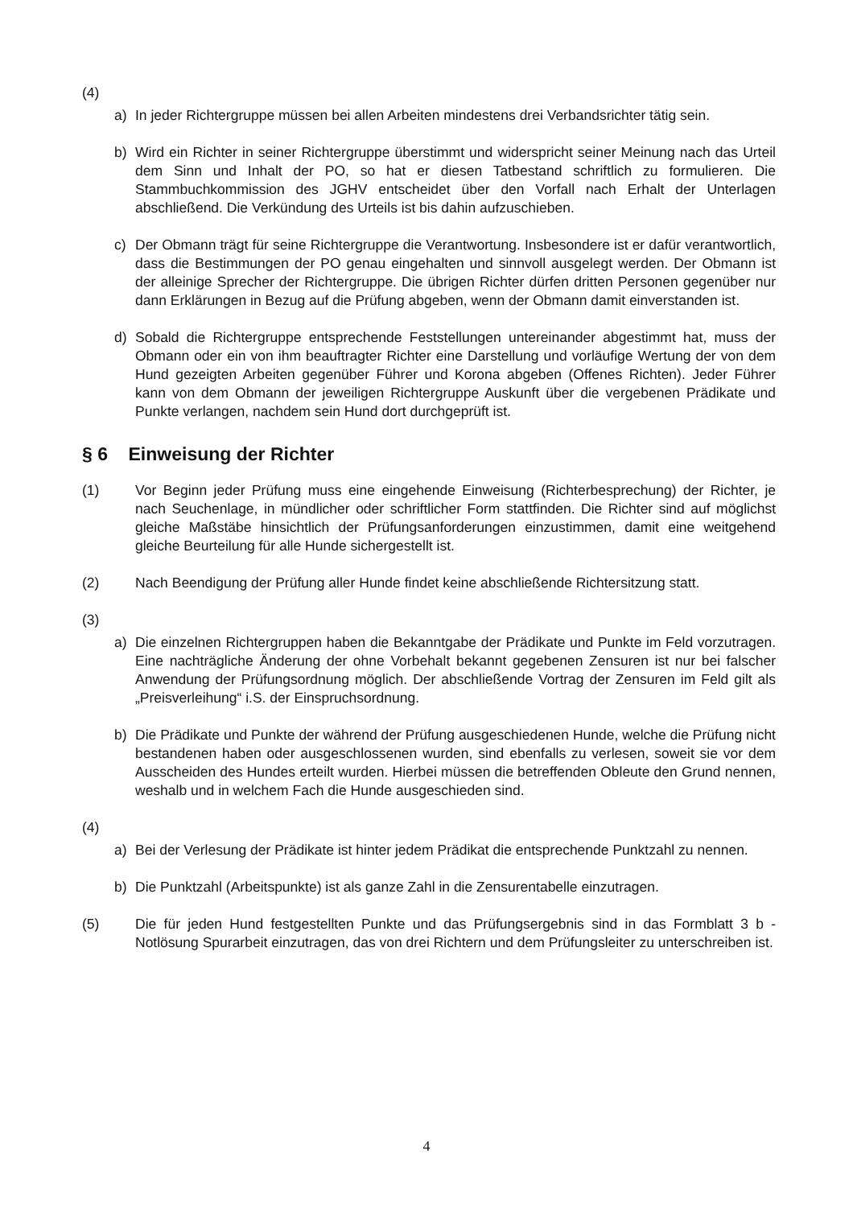(4)
a) In jeder Richtergruppe müssen bei allen Arbeiten mindestens drei Verbandsrichter tätig sein.
b) Wird ein Richter in seiner Richtergruppe überstimmt und widerspricht seiner Meinung nach das Urteil dem Sinn und Inhalt der PO, so hat er diesen Tatbestand schriftlich zu formulieren. Die Stammbuchkommission des JGHV entscheidet über den Vorfall nach Erhalt der Unterlagen abschließend. Die Verkündung des Urteils ist bis dahin aufzuschieben.
c) Der Obmann trägt für seine Richtergruppe die Verantwortung. Insbesondere ist er dafür verantwortlich, dass die Bestimmungen der PO genau eingehalten und sinnvoll ausgelegt werden. Der Obmann ist der alleinige Sprecher der Richtergruppe. Die übrigen Richter dürfen dritten Personen gegenüber nur dann Erklärungen in Bezug auf die Prüfung abgeben, wenn der Obmann damit einverstanden ist.
d) Sobald die Richtergruppe entsprechende Feststellungen untereinander abgestimmt hat, muss der Obmann oder ein von ihm beauftragter Richter eine Darstellung und vorläufige Wertung der von dem Hund gezeigten Arbeiten gegenüber Führer und Korona abgeben (Offenes Richten). Jeder Führer kann von dem Obmann der jeweiligen Richtergruppe Auskunft über die vergebenen Prädikate und Punkte verlangen, nachdem sein Hund dort durchgeprüft ist.
§ 6 Einweisung der Richter
(1) Vor Beginn jeder Prüfung muss eine eingehende Einweisung (Richterbesprechung) der Richter, je nach Seuchenlage, in mündlicher oder schriftlicher Form stattfinden. Die Richter sind auf möglichst gleiche Maßstäbe hinsichtlich der Prüfungsanforderungen einzu­stimmen, damit eine weitgehend gleiche Beurteilung für alle Hunde sichergestellt ist.
(2) Nach Beendigung der Prüfung aller Hunde findet keine abschließende Richtersitzung statt.
(3)
a) Die einzelnen Richtergruppen haben die Bekanntgabe der Prädikate und Punkte im Feld vorzutragen. Eine nachträgliche Änderung der ohne Vorbehalt bekannt gegebenen Zensuren ist nur bei falscher Anwendung der Prüfungsordnung möglich. Der abschließende Vortrag der Zensuren im Feld gilt als „Preisverleihung“ i.S. der Einspruchsordnung.
b) Die Prädikate und Punkte der während der Prüfung ausgeschiedenen Hunde, welche die Prüfung nicht bestandenen haben oder ausgeschlossenen wurden, sind ebenfalls zu verlesen, soweit sie vor dem Ausscheiden des Hundes erteilt wurden. Hierbei müssen die betreffenden Obleute den Grund nennen, weshalb und in welchem Fach die Hunde ausgeschieden sind.
(4)
a) Bei der Verlesung der Prädikate ist hinter jedem Prädikat die entsprechende Punktzahl zu nennen.
b) Die Punktzahl (Arbeitspunkte) ist als ganze Zahl in die Zensurentabelle einzutragen.
(5) Die für jeden Hund festgestellten Punkte und das Prüfungsergebnis sind in das Formblatt 3 b - Notlösung Spurarbeit einzutragen, das von drei Richtern und dem Prüfungsleiter zu unterschreiben ist.
4